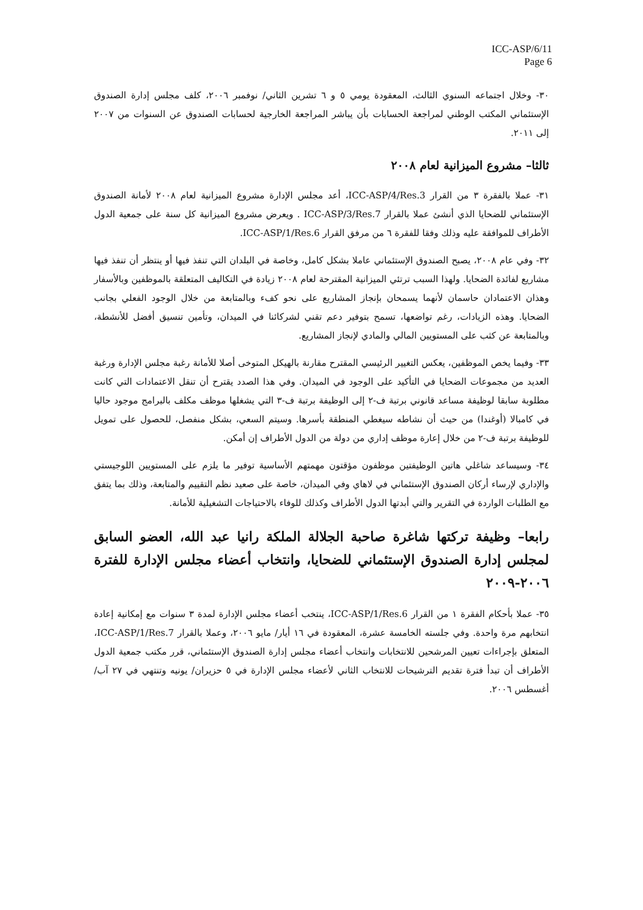ICC-ASP/6/11
Page 6
٣٠- وخلال اجتماعه السنوي الثالث، المعقودة يومي ٥ و ٦ تشرين الثاني/ نوفمبر ٢٠٠٦، كلف مجلس إدارة الصندوق الإستئماني المكتب الوطني لمراجعة الحسابات بأن يباشر المراجعة الخارجية لحسابات الصندوق عن السنوات من ٢٠٠٧ إلى ٢٠١١.
ثالثا– مشروع الميزانية لعام ٢٠٠٨
٣١- عملا بالفقرة ٣ من القرار ICC-ASP/4/Res.3، أعد مجلس الإدارة مشروع الميزانية لعام ٢٠٠٨ لأمانة الصندوق الإستئماني للضحايا الذي أنشئ عملا بالقرار ICC-ASP/3/Res.7 . ويعرض مشروع الميزانية كل سنة على جمعية الدول الأطراف للموافقة عليه وذلك وفقا للفقرة ٦ من مرفق القرار ICC-ASP/1/Res.6.
٣٢- وفي عام ٢٠٠٨، يصبح الصندوق الإستئماني عاملا بشكل كامل، وخاصة في البلدان التي تنفذ فيها أو ينتظر أن تنفذ فيها مشاريع لفائدة الضحايا. ولهذا السبب ترتئي الميزانية المقترحة لعام ٢٠٠٨ زيادة في التكاليف المتعلقة بالموظفين وبالأسفار وهذان الاعتمادان حاسمان لأنهما يسمحان بإنجاز المشاريع على نحو كفء وبالمتابعة من خلال الوجود الفعلي بجانب الضحايا. وهذه الزيادات، رغم تواضعها، تسمح بتوفير دعم تقني لشركائنا في الميدان، وتأمين تنسيق أفضل للأنشطة، وبالمتابعة عن كثب على المستويين المالي والمادي لإنجاز المشاريع.
٣٣- وفيما يخص الموظفين، يعكس التغيير الرئيسي المقترح مقارنة بالهيكل المتوخى أصلا للأمانة رغبة مجلس الإدارة ورغبة العديد من مجموعات الضحايا في التأكيد على الوجود في الميدان. وفي هذا الصدد يقترح أن تنقل الاعتمادات التي كانت مطلوبة سابقا لوظيفة مساعد قانوني برتبة ف-٢ إلى الوظيفة برتبة ف-٣ التي يشغلها موظف مكلف بالبرامج موجود حاليا في كامبالا (أوغندا) من حيث أن نشاطه سيغطي المنطقة بأسرها. وسيتم السعي، بشكل منفصل، للحصول على تمويل للوظيفة برتبة ف-٢ من خلال إعارة موظف إداري من دولة من الدول الأطراف إن أمكن.
٣٤- وسيساعد شاغلي هاتين الوظيفتين موظفون مؤقتون مهمتهم الأساسية توفير ما يلزم على المستويين اللوجيستي والإداري لإرساء أركان الصندوق الإستئماني في لاهاي وفي الميدان، خاصة على صعيد نظم التقييم والمتابعة، وذلك بما يتفق مع الطلبات الواردة في التقرير والتي أبدتها الدول الأطراف وكذلك للوفاء بالاحتياجات التشغيلية للأمانة.
رابعا– وظيفة تركتها شاغرة صاحبة الجلالة الملكة رانيا عبد الله، العضو السابق لمجلس إدارة الصندوق الإستئماني للضحايا، وانتخاب أعضاء مجلس الإدارة للفترة ٢٠٠٦-٢٠٠٩
٣٥- عملا بأحكام الفقرة ١ من القرار ICC-ASP/1/Res.6، ينتخب أعضاء مجلس الإدارة لمدة ٣ سنوات مع إمكانية إعادة انتخابهم مرة واحدة. وفي جلسته الخامسة عشرة، المعقودة في ١٦ أيار/ مايو ٢٠٠٦، وعملا بالقرار ICC-ASP/1/Res.7، المتعلق بإجراءات تعيين المرشحين للانتخابات وانتخاب أعضاء مجلس إدارة الصندوق الإستئماني، قرر مكتب جمعية الدول الأطراف أن تبدأ فترة تقديم الترشيحات للانتخاب الثاني لأعضاء مجلس الإدارة في ٥ حزيران/ يونيه وتنتهي في ٢٧ آب/ أغسطس ٢٠٠٦.